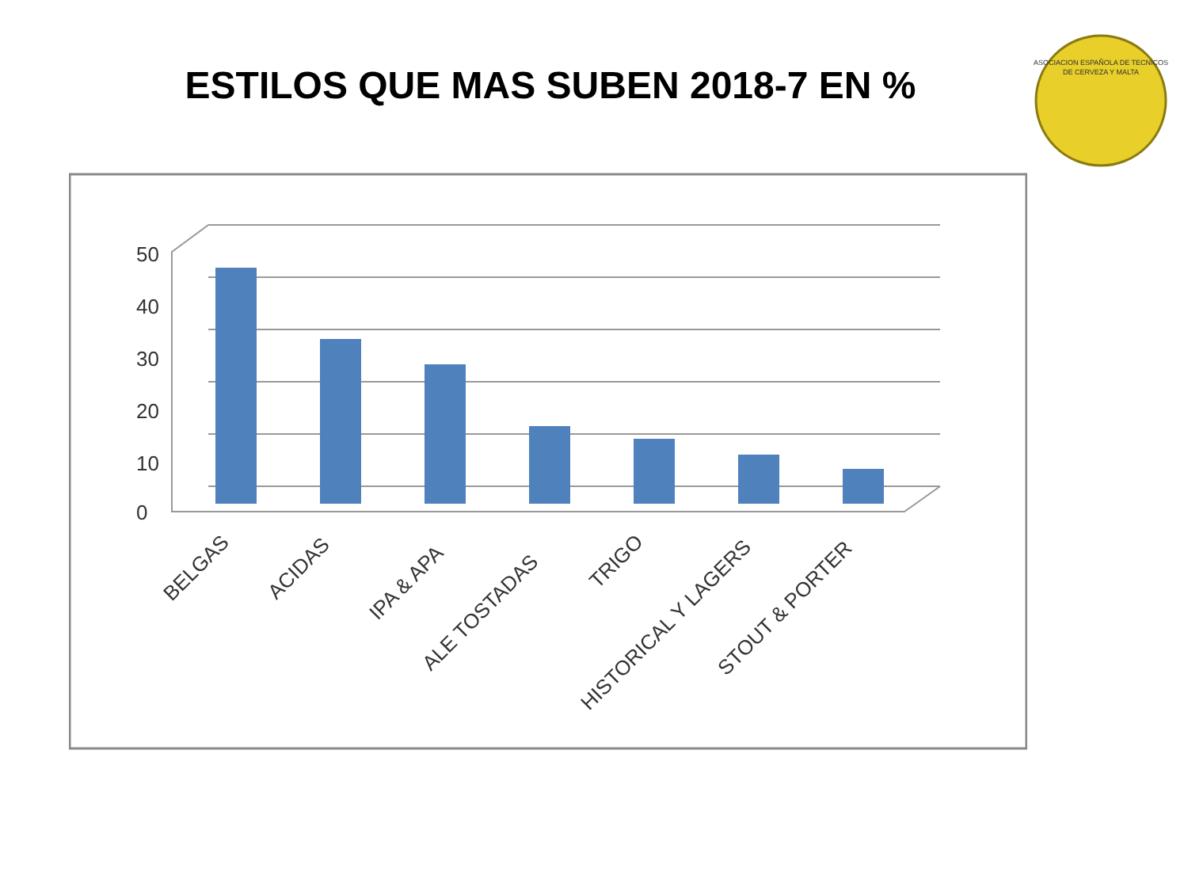ESTILOS QUE MAS SUBEN 2018-7 EN %
ASOCIACION ESPAÑOLA DE TECNICOS
DE CERVEZA Y MALTA
50
40
30
20
10
0
BELGAS
ACIDAS
IPA & APA
ALE TOSTADAS
TRIGO
HISTORICAL Y LAGERS
STOUT & PORTER